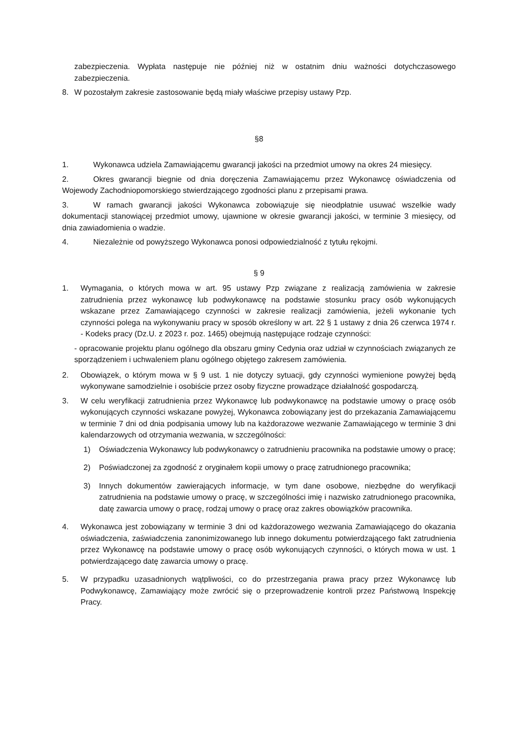zabezpieczenia. Wypłata następuje nie później niż w ostatnim dniu ważności dotychczasowego zabezpieczenia.
8. W pozostałym zakresie zastosowanie będą miały właściwe przepisy ustawy Pzp.
§8
1. Wykonawca udziela Zamawiającemu gwarancji jakości na przedmiot umowy na okres 24 miesięcy.
2. Okres gwarancji biegnie od dnia doręczenia Zamawiającemu przez Wykonawcę oświadczenia od Wojewody Zachodniopomorskiego stwierdzającego zgodności planu z przepisami prawa.
3. W ramach gwarancji jakości Wykonawca zobowiązuje się nieodpłatnie usuwać wszelkie wady dokumentacji stanowiącej przedmiot umowy, ujawnione w okresie gwarancji jakości, w terminie 3 miesięcy, od dnia zawiadomienia o wadzie.
4. Niezależnie od powyższego Wykonawca ponosi odpowiedzialność z tytułu rękojmi.
§ 9
1. Wymagania, o których mowa w art. 95 ustawy Pzp związane z realizacją zamówienia w zakresie zatrudnienia przez wykonawcę lub podwykonawcę na podstawie stosunku pracy osób wykonujących wskazane przez Zamawiającego czynności w zakresie realizacji zamówienia, jeżeli wykonanie tych czynności polega na wykonywaniu pracy w sposób określony w art. 22 § 1 ustawy z dnia 26 czerwca 1974 r. - Kodeks pracy (Dz.U. z 2023 r. poz. 1465) obejmują następujące rodzaje czynności:
- opracowanie projektu planu ogólnego dla obszaru gminy Cedynia oraz udział w czynnościach związanych ze sporządzeniem i uchwaleniem planu ogólnego objętego zakresem zamówienia.
2. Obowiązek, o którym mowa w § 9 ust. 1 nie dotyczy sytuacji, gdy czynności wymienione powyżej będą wykonywane samodzielnie i osobiście przez osoby fizyczne prowadzące działalność gospodarczą.
3. W celu weryfikacji zatrudnienia przez Wykonawcę lub podwykonawcę na podstawie umowy o pracę osób wykonujących czynności wskazane powyżej, Wykonawca zobowiązany jest do przekazania Zamawiającemu w terminie 7 dni od dnia podpisania umowy lub na każdorazowe wezwanie Zamawiającego w terminie 3 dni kalendarzowych od otrzymania wezwania, w szczególności:
1) Oświadczenia Wykonawcy lub podwykonawcy o zatrudnieniu pracownika na podstawie umowy o pracę;
2) Poświadczonej za zgodność z oryginałem kopii umowy o pracę zatrudnionego pracownika;
3) Innych dokumentów zawierających informacje, w tym dane osobowe, niezbędne do weryfikacji zatrudnienia na podstawie umowy o pracę, w szczególności imię i nazwisko zatrudnionego pracownika, datę zawarcia umowy o pracę, rodzaj umowy o pracę oraz zakres obowiązków pracownika.
4. Wykonawca jest zobowiązany w terminie 3 dni od każdorazowego wezwania Zamawiającego do okazania oświadczenia, zaświadczenia zanonimizowanego lub innego dokumentu potwierdzającego fakt zatrudnienia przez Wykonawcę na podstawie umowy o pracę osób wykonujących czynności, o których mowa w ust. 1 potwierdzającego datę zawarcia umowy o pracę.
5. W przypadku uzasadnionych wątpliwości, co do przestrzegania prawa pracy przez Wykonawcę lub Podwykonawcę, Zamawiający może zwrócić się o przeprowadzenie kontroli przez Państwową Inspekcję Pracy.